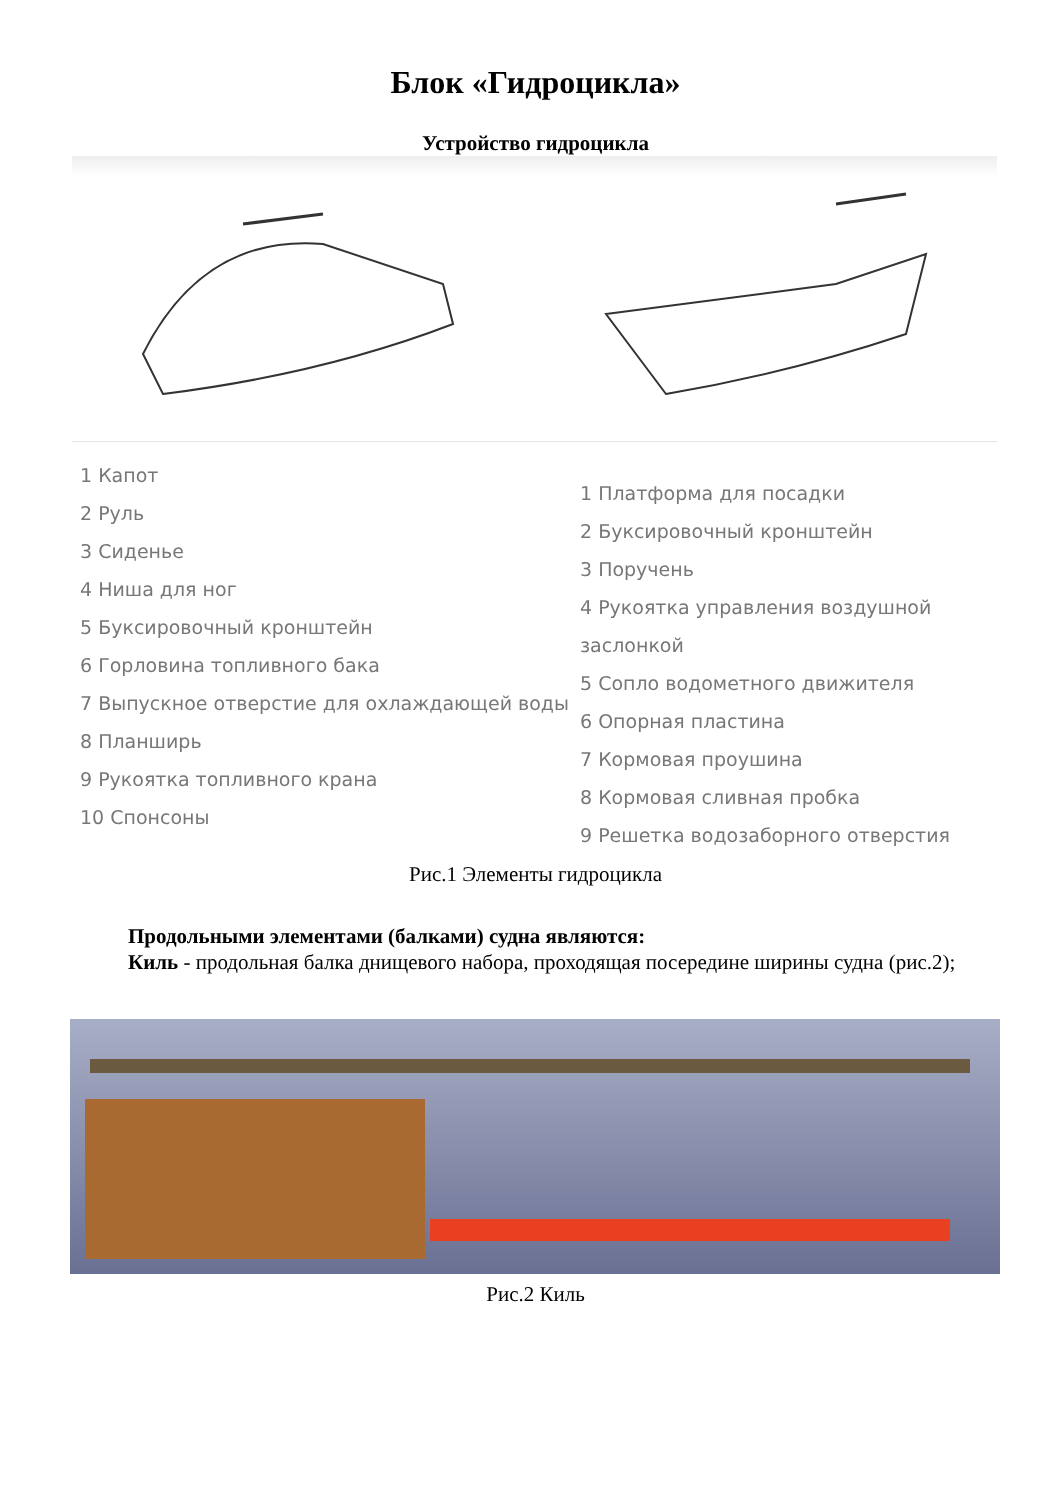Блок «Гидроцикла»
Устройство гидроцикла
1 Капот
2 Руль
3 Сиденье
4 Ниша для ног
5 Буксировочный кронштейн
6 Горловина топливного бака
7 Выпускное отверстие для охлаждающей воды
8 Планширь
9 Рукоятка топливного крана
10 Спонсоны
1 Платформа для посадки
2 Буксировочный кронштейн
3 Поручень
4 Рукоятка управления воздушной заслонкой
5 Сопло водометного движителя
6 Опорная пластина
7 Кормовая проушина
8 Кормовая сливная пробка
9 Решетка водозаборного отверстия
Рис.1 Элементы гидроцикла
Продольными элементами (балками) судна являются:
Киль - продольная балка днищевого набора, проходящая посередине ширины судна (рис.2);
Рис.2 Киль